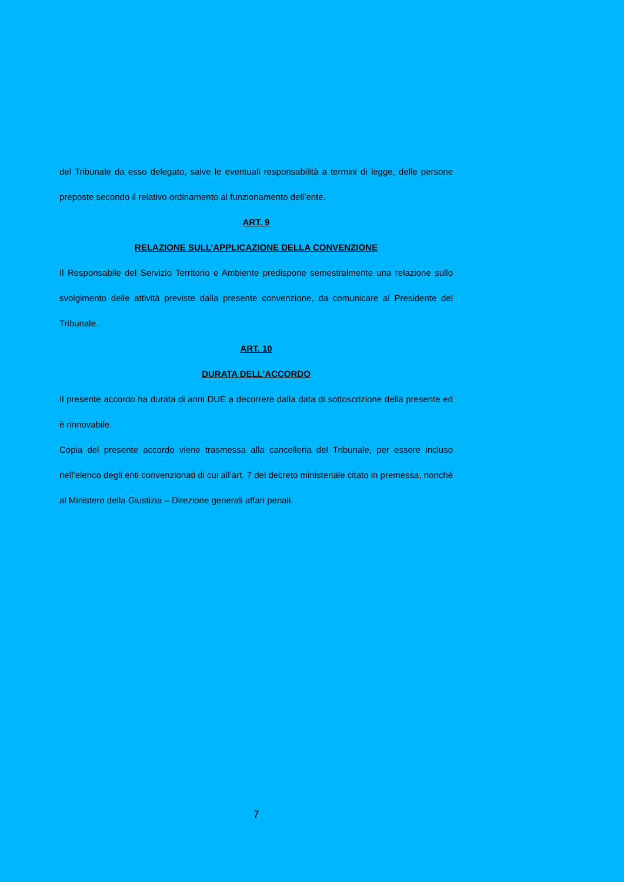del Tribunale da esso delegato, salve le eventuali responsabilità a termini di legge, delle persone preposte secondo il relativo ordinamento al funzionamento dell’ente.
ART. 9
RELAZIONE SULL’APPLICAZIONE DELLA CONVENZIONE
Il Responsabile del Servizio Territorio e Ambiente predispone semestralmente una relazione sullo svolgimento delle attività previste dalla presente convenzione, da comunicare al Presidente del Tribunale.
ART. 10
DURATA DELL’ACCORDO
Il presente accordo ha durata di anni DUE a decorrere dalla data di sottoscrizione della presente ed è rinnovabile.
Copia del presente accordo viene trasmessa alla cancelleria del Tribunale, per essere incluso nell’elenco degli enti convenzionati di cui all’art. 7 del decreto ministeriale citato in premessa, nonché al Ministero della Giustizia – Direzione generali affari penali.
7